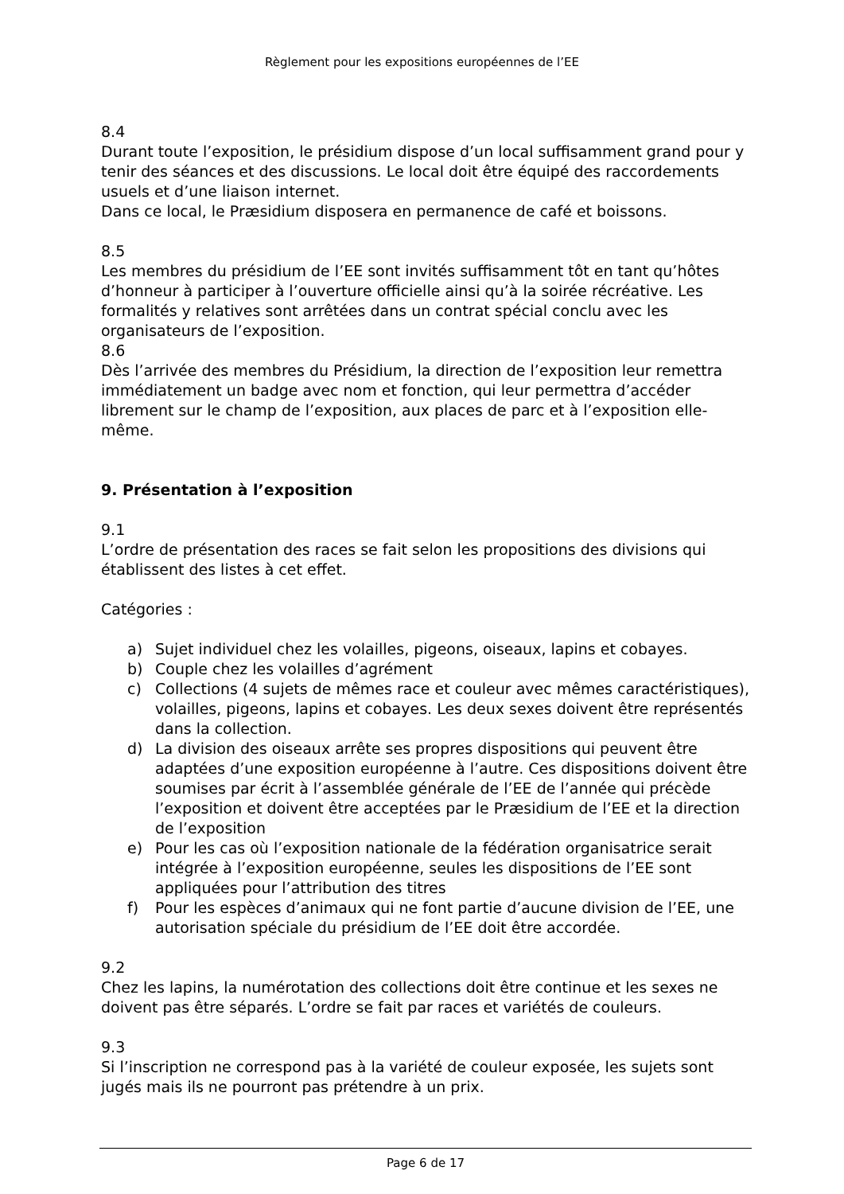Règlement pour les expositions européennes de l’EE
8.4
Durant toute l’exposition, le présidium dispose d’un local suffisamment grand pour y tenir des séances et des discussions. Le local doit être équipé des raccordements usuels et d’une liaison internet.
Dans ce local, le Præsidium disposera en permanence de café et boissons.
8.5
Les membres du présidium de l’EE sont invités suffisamment tôt en tant qu’hôtes d’honneur à participer à l’ouverture officielle ainsi qu’à la soirée récréative. Les formalités y relatives sont arrêtées dans un contrat spécial conclu avec les organisateurs de l’exposition.
8.6
Dès l’arrivée des membres du Présidium, la direction de l’exposition leur remettra immédiatement un badge avec nom et fonction, qui leur permettra d’accéder librement sur le champ de l’exposition, aux places de parc et à l’exposition elle-même.
9. Présentation à l’exposition
9.1
L’ordre de présentation des races se fait selon les propositions des divisions qui établissent des listes à cet effet.
Catégories :
a) Sujet individuel chez les volailles, pigeons, oiseaux, lapins et cobayes.
b) Couple chez les volailles d’agrément
c) Collections (4 sujets de mêmes race et couleur avec mêmes caractéristiques), volailles, pigeons, lapins et cobayes. Les deux sexes doivent être représentés dans la collection.
d) La division des oiseaux arrête ses propres dispositions qui peuvent être adaptées d’une exposition européenne à l’autre. Ces dispositions doivent être soumises par écrit à l’assemblée générale de l’EE de l’année qui précède l’exposition et doivent être acceptées par le Præsidium de l’EE et la direction de l’exposition
e) Pour les cas où l’exposition nationale de la fédération organisatrice serait intégrée à l’exposition européenne, seules les dispositions de l’EE sont appliquées pour l’attribution des titres
f) Pour les espèces d’animaux qui ne font partie d’aucune division de l’EE, une autorisation spéciale du présidium de l’EE doit être accordée.
9.2
Chez les lapins, la numérotation des collections doit être continue et les sexes ne doivent pas être séparés. L’ordre se fait par races et variétés de couleurs.
9.3
Si l’inscription ne correspond pas à la variété de couleur exposée, les sujets sont jugés mais ils ne pourront pas prétendre à un prix.
Page 6 de 17